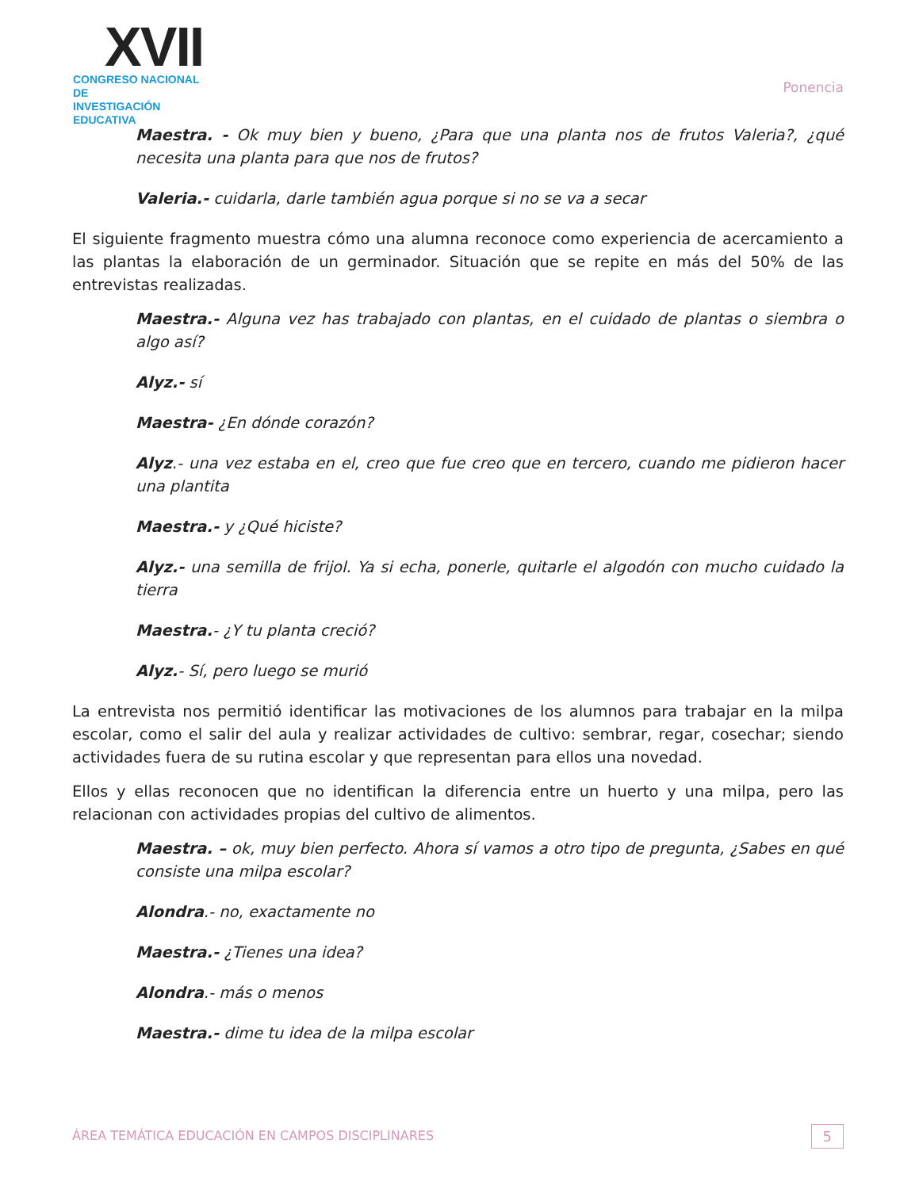XVII
CONGRESO NACIONAL DE
INVESTIGACIÓN EDUCATIVA
Ponencia
Maestra. - Ok muy bien y bueno, ¿Para que una planta nos de frutos Valeria?, ¿qué necesita una planta para que nos de frutos?
Valeria.- cuidarla, darle también agua porque si no se va a secar
El siguiente fragmento muestra cómo una alumna reconoce como experiencia de acercamiento a las plantas la elaboración de un germinador. Situación que se repite en más del 50% de las entrevistas realizadas.
Maestra.- Alguna vez has trabajado con plantas, en el cuidado de plantas o siembra o algo así?
Alyz.- sí
Maestra- ¿En dónde corazón?
Alyz.- una vez estaba en el, creo que fue creo que en tercero, cuando me pidieron hacer una plantita
Maestra.- y ¿Qué hiciste?
Alyz.- una semilla de frijol. Ya si echa, ponerle, quitarle el algodón con mucho cuidado la tierra
Maestra.- ¿Y tu planta creció?
Alyz.- Sí, pero luego se murió
La entrevista nos permitió identificar las motivaciones de los alumnos para trabajar en la milpa escolar, como el salir del aula y realizar actividades de cultivo: sembrar, regar, cosechar; siendo actividades fuera de su rutina escolar y que representan para ellos una novedad.
Ellos y ellas reconocen que no identifican la diferencia entre un huerto y una milpa, pero las relacionan con actividades propias del cultivo de alimentos.
Maestra. – ok, muy bien perfecto. Ahora sí vamos a otro tipo de pregunta, ¿Sabes en qué consiste una milpa escolar?
Alondra.- no, exactamente no
Maestra.- ¿Tienes una idea?
Alondra.- más o menos
Maestra.- dime tu idea de la milpa escolar
ÁREA TEMÁTICA EDUCACIÓN EN CAMPOS DISCIPLINARES 5